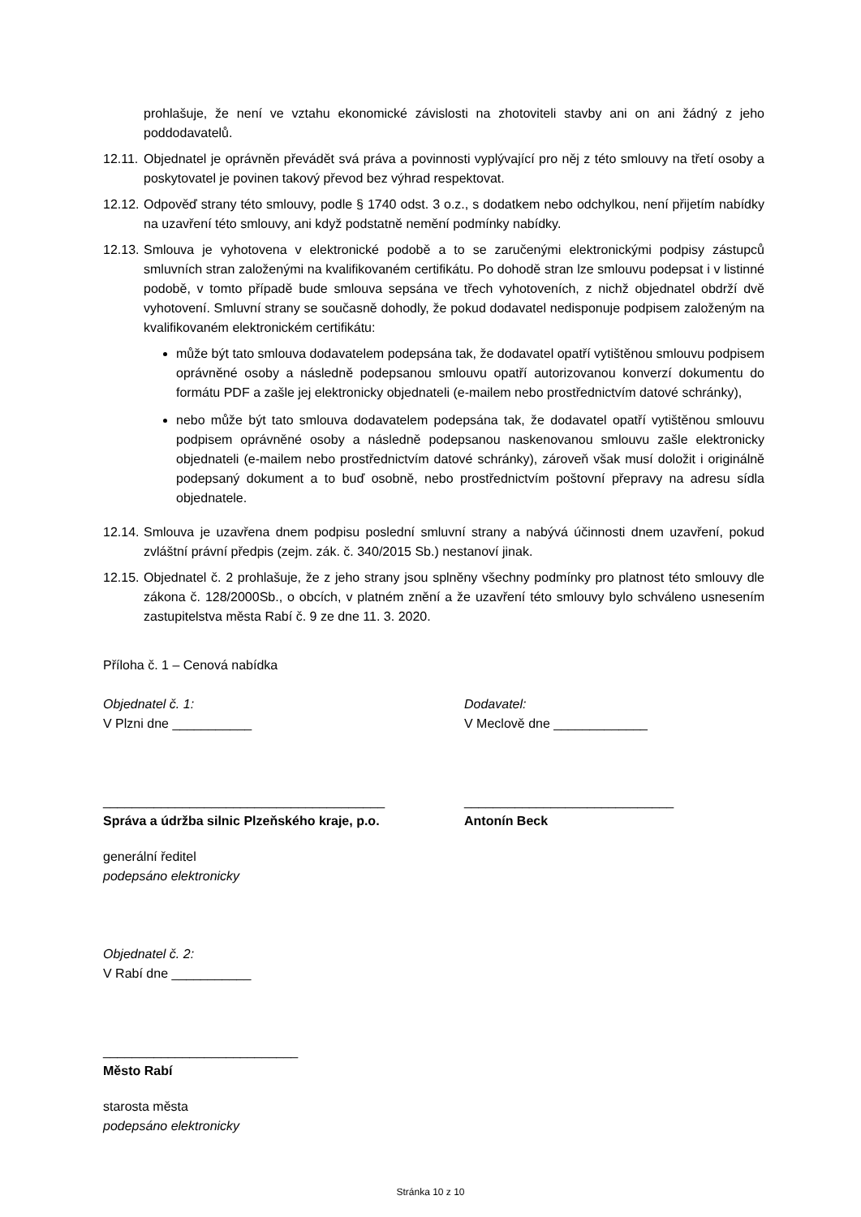prohlašuje, že není ve vztahu ekonomické závislosti na zhotoviteli stavby ani on ani žádný z jeho poddodavatelů.
12.11.
Objednatel je oprávněn převádět svá práva a povinnosti vyplývající pro něj z této smlouvy na třetí osoby a poskytovatel je povinen takový převod bez výhrad respektovat.
12.12.
Odpověď strany této smlouvy, podle § 1740 odst. 3 o.z., s dodatkem nebo odchylkou, není přijetím nabídky na uzavření této smlouvy, ani když podstatně nemění podmínky nabídky.
12.13.
Smlouva je vyhotovena v elektronické podobě a to se zaručenými elektronickými podpisy zástupců smluvních stran založenými na kvalifikovaném certifikátu. Po dohodě stran lze smlouvu podepsat i v listinné podobě, v tomto případě bude smlouva sepsána ve třech vyhotoveních, z nichž objednatel obdrží dvě vyhotovení. Smluvní strany se současně dohodly, že pokud dodavatel nedisponuje podpisem založeným na kvalifikovaném elektronickém certifikátu:
může být tato smlouva dodavatelem podepsána tak, že dodavatel opatří vytištěnou smlouvu podpisem oprávněné osoby a následně podepsanou smlouvu opatří autorizovanou konverzí dokumentu do formátu PDF a zašle jej elektronicky objednateli (e-mailem nebo prostřednictvím datové schránky),
nebo může být tato smlouva dodavatelem podepsána tak, že dodavatel opatří vytištěnou smlouvu podpisem oprávněné osoby a následně podepsanou naskenovanou smlouvu zašle elektronicky objednateli (e-mailem nebo prostřednictvím datové schránky), zároveň však musí doložit i originálně podepsaný dokument a to buď osobně, nebo prostřednictvím poštovní přepravy na adresu sídla objednatele.
12.14.
Smlouva je uzavřena dnem podpisu poslední smluvní strany a nabývá účinnosti dnem uzavření, pokud zvláštní právní předpis (zejm. zák. č. 340/2015 Sb.) nestanoví jinak.
12.15.
Objednatel č. 2 prohlašuje, že z jeho strany jsou splněny všechny podmínky pro platnost této smlouvy dle zákona č. 128/2000Sb., o obcích, v platném znění a že uzavření této smlouvy bylo schváleno usnesením zastupitelstva města Rabí č. 9 ze dne 11. 3. 2020.
Příloha č. 1 – Cenová nabídka
Objednatel č. 1:
V Plzni dne ___________
Dodavatel:
V Meclově dne _____________
_______________________________________
Správa a údržba silnic Plzeňského kraje, p.o.
_____________________________
Antonín Beck
generální ředitel
podepsáno elektronicky
Objednatel č. 2:
V Rabí dne ___________
___________________________
Město Rabí
starosta města
podepsáno elektronicky
Stránka 10 z 10